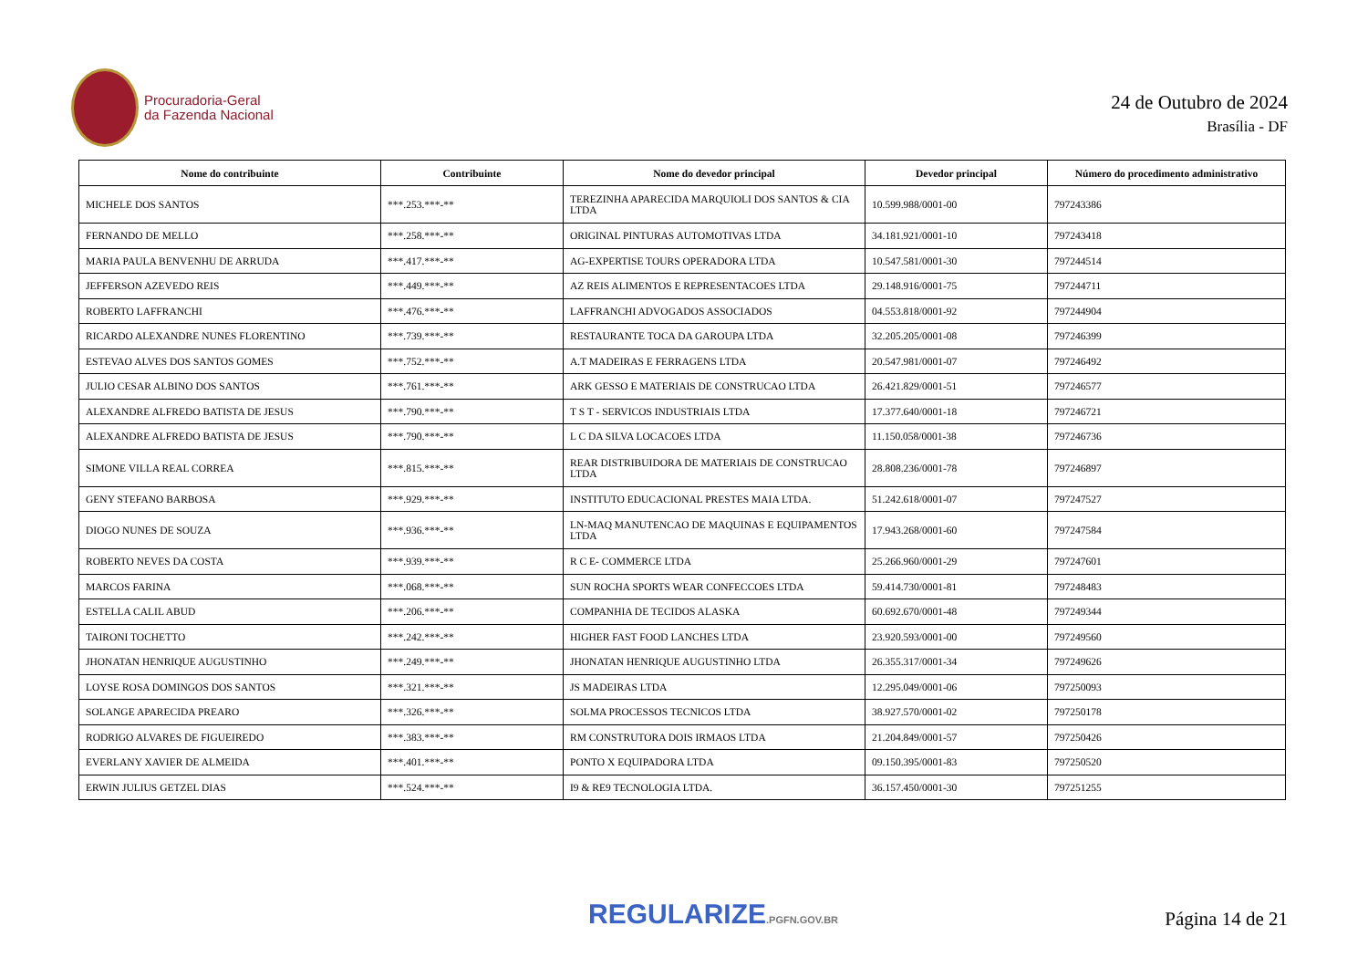Procuradoria-Geral
da Fazenda Nacional
24 de Outubro de 2024
Brasília - DF
| Nome do contribuinte | Contribuinte | Nome do devedor principal | Devedor principal | Número do procedimento administrativo |
| --- | --- | --- | --- | --- |
| MICHELE DOS SANTOS | ***.253.***-** | TEREZINHA APARECIDA MARQUIOLI DOS SANTOS & CIA LTDA | 10.599.988/0001-00 | 797243386 |
| FERNANDO DE MELLO | ***.258.***-** | ORIGINAL PINTURAS AUTOMOTIVAS LTDA | 34.181.921/0001-10 | 797243418 |
| MARIA PAULA BENVENHU DE ARRUDA | ***.417.***-** | AG-EXPERTISE TOURS OPERADORA LTDA | 10.547.581/0001-30 | 797244514 |
| JEFFERSON AZEVEDO REIS | ***.449.***-** | AZ REIS ALIMENTOS E REPRESENTACOES LTDA | 29.148.916/0001-75 | 797244711 |
| ROBERTO LAFFRANCHI | ***.476.***-** | LAFFRANCHI ADVOGADOS ASSOCIADOS | 04.553.818/0001-92 | 797244904 |
| RICARDO ALEXANDRE NUNES FLORENTINO | ***.739.***-** | RESTAURANTE TOCA DA GAROUPA LTDA | 32.205.205/0001-08 | 797246399 |
| ESTEVAO ALVES DOS SANTOS GOMES | ***.752.***-** | A.T MADEIRAS E FERRAGENS LTDA | 20.547.981/0001-07 | 797246492 |
| JULIO CESAR ALBINO DOS SANTOS | ***.761.***-** | ARK GESSO E MATERIAIS DE CONSTRUCAO LTDA | 26.421.829/0001-51 | 797246577 |
| ALEXANDRE ALFREDO BATISTA DE JESUS | ***.790.***-** | T S T - SERVICOS INDUSTRIAIS LTDA | 17.377.640/0001-18 | 797246721 |
| ALEXANDRE ALFREDO BATISTA DE JESUS | ***.790.***-** | L C DA SILVA LOCACOES LTDA | 11.150.058/0001-38 | 797246736 |
| SIMONE VILLA REAL CORREA | ***.815.***-** | REAR DISTRIBUIDORA DE MATERIAIS DE CONSTRUCAO LTDA | 28.808.236/0001-78 | 797246897 |
| GENY STEFANO BARBOSA | ***.929.***-** | INSTITUTO EDUCACIONAL PRESTES MAIA LTDA. | 51.242.618/0001-07 | 797247527 |
| DIOGO NUNES DE SOUZA | ***.936.***-** | LN-MAQ MANUTENCAO DE MAQUINAS E EQUIPAMENTOS LTDA | 17.943.268/0001-60 | 797247584 |
| ROBERTO NEVES DA COSTA | ***.939.***-** | R C E- COMMERCE LTDA | 25.266.960/0001-29 | 797247601 |
| MARCOS FARINA | ***.068.***-** | SUN ROCHA SPORTS WEAR CONFECCOES LTDA | 59.414.730/0001-81 | 797248483 |
| ESTELLA CALIL ABUD | ***.206.***-** | COMPANHIA DE TECIDOS ALASKA | 60.692.670/0001-48 | 797249344 |
| TAIRONI TOCHETTO | ***.242.***-** | HIGHER FAST FOOD LANCHES LTDA | 23.920.593/0001-00 | 797249560 |
| JHONATAN HENRIQUE AUGUSTINHO | ***.249.***-** | JHONATAN HENRIQUE AUGUSTINHO LTDA | 26.355.317/0001-34 | 797249626 |
| LOYSE ROSA DOMINGOS DOS SANTOS | ***.321.***-** | JS MADEIRAS LTDA | 12.295.049/0001-06 | 797250093 |
| SOLANGE APARECIDA PREARO | ***.326.***-** | SOLMA PROCESSOS TECNICOS LTDA | 38.927.570/0001-02 | 797250178 |
| RODRIGO ALVARES DE FIGUEIREDO | ***.383.***-** | RM CONSTRUTORA DOIS IRMAOS LTDA | 21.204.849/0001-57 | 797250426 |
| EVERLANY XAVIER DE ALMEIDA | ***.401.***-** | PONTO X EQUIPADORA LTDA | 09.150.395/0001-83 | 797250520 |
| ERWIN JULIUS GETZEL DIAS | ***.524.***-** | I9 & RE9 TECNOLOGIA LTDA. | 36.157.450/0001-30 | 797251255 |
REGULARIZE.PGFN.GOV.BR
Página 14 de 21